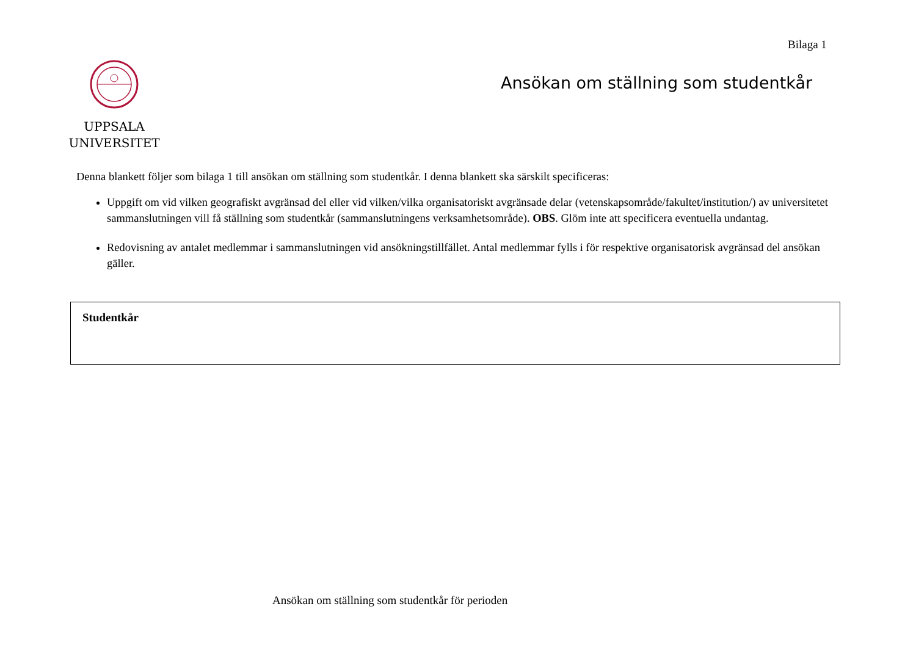Bilaga 1
UPPSALA
UNIVERSITET
Ansökan om ställning som studentkår
Denna blankett följer som bilaga 1 till ansökan om ställning som studentkår. I denna blankett ska särskilt specificeras:
Uppgift om vid vilken geografiskt avgränsad del eller vid vilken/vilka organisatoriskt avgränsade delar (vetenskapsområde/fakultet/institution/) av universitetet sammanslutningen vill få ställning som studentkår (sammanslutningens verksamhetsområde). OBS. Glöm inte att specificera eventuella undantag.
Redovisning av antalet medlemmar i sammanslutningen vid ansökningstillfället. Antal medlemmar fylls i för respektive organisatorisk avgränsad del ansökan gäller.
Studentkår
Ansökan om ställning som studentkår för perioden